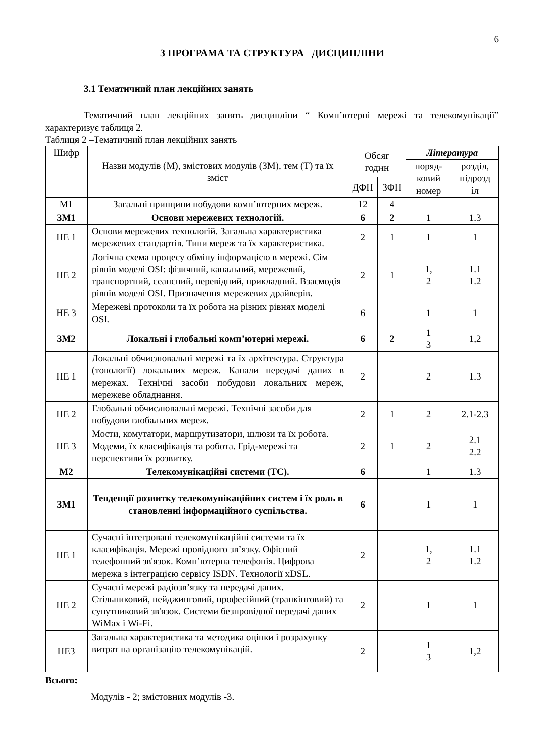6
3 ПРОГРАМА ТА СТРУКТУРА ДИСЦИПЛІНИ
3.1 Тематичний план лекційних занять
Тематичний план лекційних занять дисципліни “ Комп’ютерні мережі та телекомунікації” характеризує таблиця 2.
Таблиця 2 –Тематичний план лекційних занять
| Шифр | Назви модулів (М), змістових модулів (ЗМ), тем (Т) та їх зміст | Обсяг годин | | Література | |
| --- | --- | --- | --- | --- | --- |
| | | | | поряд-ковий номер | розділ, підрозд іл |
| | | ДФН | ЗФН | | |
| М1 | Загальні принципи побудови комп’ютерних мереж. | 12 | 4 | | |
| ЗМ1 | Основи мережевих технологій. | 6 | 2 | 1 | 1.3 |
| НЕ 1 | Основи мережевих технологій. Загальна характеристика мережевих стандартів. Типи мереж та їх характеристика. | 2 | 1 | 1 | 1 |
| НЕ 2 | Логічна схема процесу обміну інформацією в мережі. Сім рівнів моделі OSI: фізичний, канальний, мережевий, транспортний, сеансний, перевідний, прикладний. Взаємодія рівнів моделі OSI. Призначення мережевих драйверів. | 2 | 1 | 1, 2 | 1.1 1.2 |
| НЕ 3 | Мережеві протоколи та їх робота на різних рівнях моделі OSI. | 6 | | 1 | 1 |
| ЗМ2 | Локальні і глобальні комп’ютерні мережі. | 6 | 2 | 1 3 | 1,2 |
| НЕ 1 | Локальні обчислювальні мережі та їх архітектура. Структура (топології) локальних мереж. Канали передачі даних в мережах. Технічні засоби побудови локальних мереж, мережеве обладнання. | 2 | | 2 | 1.3 |
| НЕ 2 | Глобальні обчислювальні мережі. Технічні засоби для побудови глобальних мереж. | 2 | 1 | 2 | 2.1-2.3 |
| НЕ 3 | Мости, комутатори, маршрутизатори, шлюзи та їх робота. Модеми, їх класифікація та робота. Грід-мережі та перспективи їх розвитку. | 2 | 1 | 2 | 2.1 2.2 |
| М2 | Телекомунікаційні системи (ТС). | 6 | | 1 | 1.3 |
| ЗМ1 | Тенденції розвитку телекомунікаційних систем і їх роль в становленні інформаційного суспільства. | 6 | | 1 | 1 |
| НЕ 1 | Сучасні інтегровані телекомунікаційні системи та їх класифікація. Мережі провідного зв’язку. Офісний телефонний зв'язок. Комп’ютерна телефонія. Цифрова мережа з інтеграцією сервісу ISDN. Технології xDSL. | 2 | | 1, 2 | 1.1 1.2 |
| НЕ 2 | Сучасні мережі радіозв’язку та передачі даних. Стільниковий, пейджинговий, професійний (транкінговий) та супутниковий зв'язок. Системи безпровідної передачі даних WiMax і Wi-Fi. | 2 | | 1 | 1 |
| НЕ3 | Загальна характеристика та методика оцінки і розрахунку витрат на організацію телекомунікацій. | 2 | | 1 3 | 1,2 |
Всього:
Модулів - 2; змістовних модулів -3.